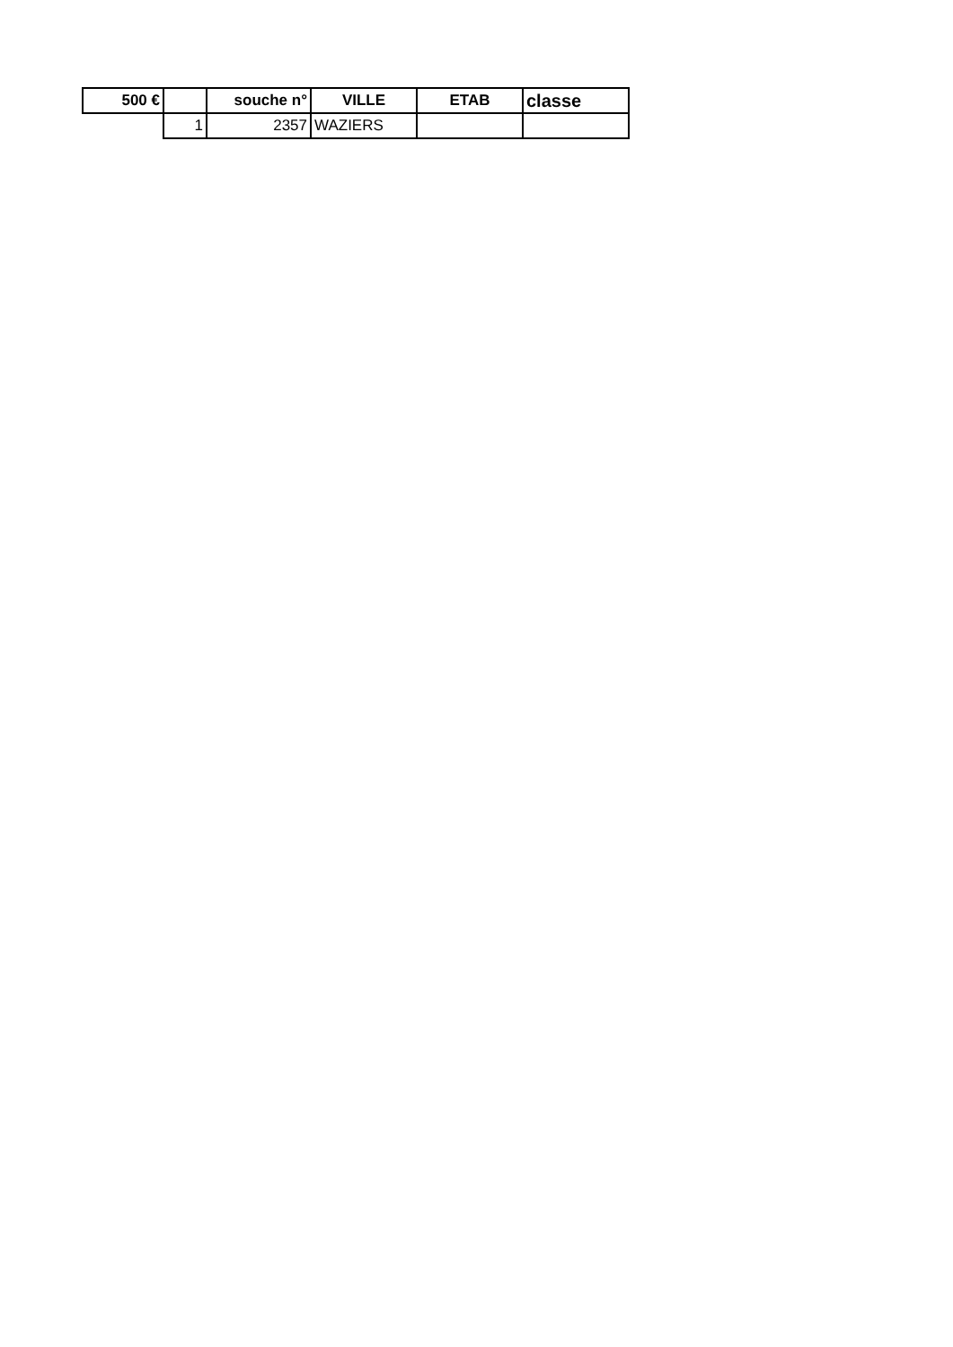| 500 € | | souche n° | VILLE | ETAB | classe |
| --- | --- | --- | --- | --- | --- |
| | 1 | 2357 | WAZIERS | | |